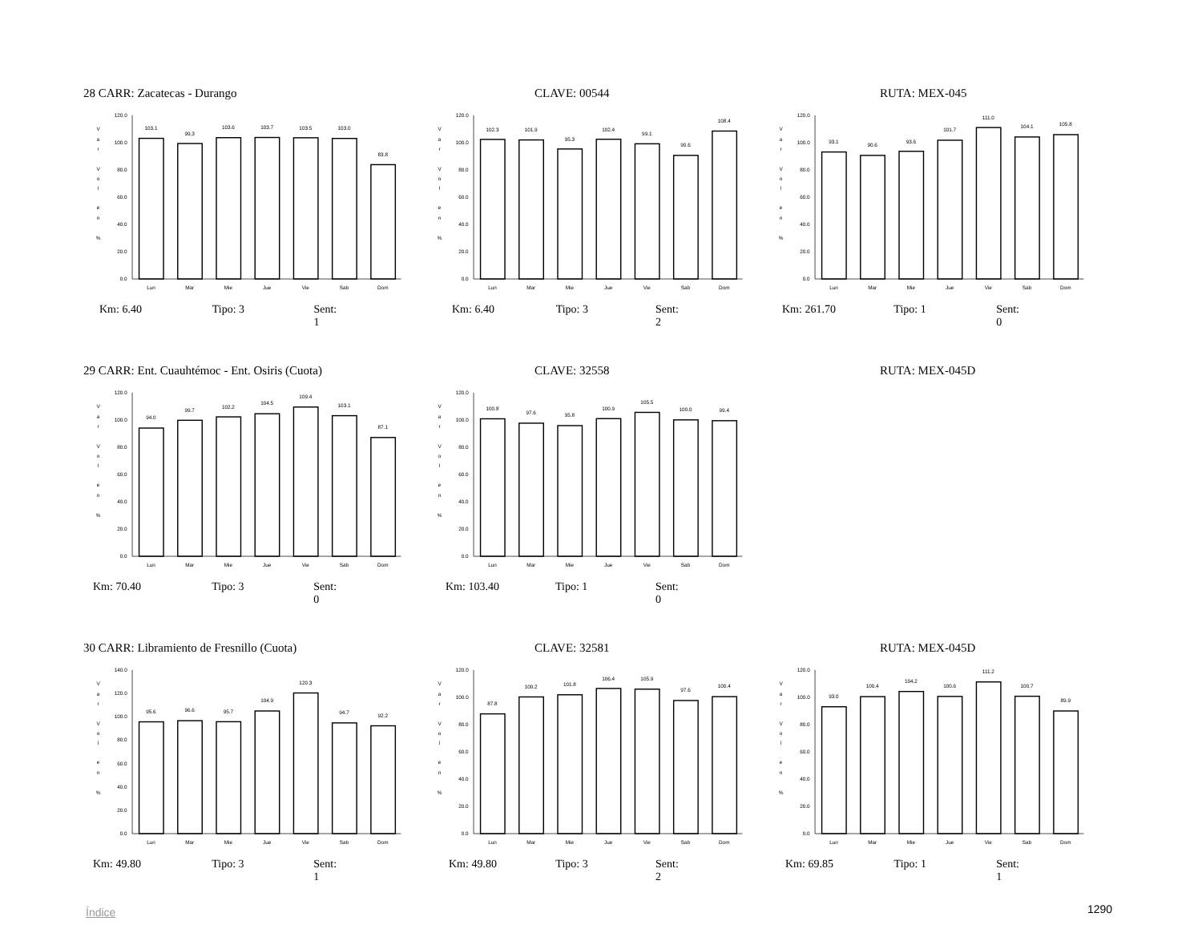28 CARR: Zacatecas - Durango CLAVE: 00544 RUTA: MEX-045
120.0
100.0
80.0
60.0
40.0
20.0
0.0
V
a
r
V
o
l
e
n
%
103.1
99.3
103.6
103.7
103.5
103.0
83.8
Lun
Mar
Mie
Jue
Vie
Sab
Dom
120.0
100.0
80.0
60.0
40.0
20.0
0.0
V
a
r
V
o
l
e
n
%
102.3
101.9
95.3
102.4
99.1
90.6
108.4
Lun
Mar
Mie
Jue
Vie
Sab
Dom
120.0
100.0
80.0
60.0
40.0
20.0
0.0
V
a
r
V
o
l
e
n
%
93.1
90.6
93.6
101.7
111.0
104.1
105.8
Lun
Mar
Mie
Jue
Vie
Sab
Dom
Km: 6.40 Tipo: 3 Sent: 1 Km: 6.40 Tipo: 3 Sent: 2 Km: 261.70 Tipo: 1 Sent: 0
29 CARR: Ent. Cuauhtémoc - Ent. Osiris (Cuota) CLAVE: 32558 RUTA: MEX-045D
120.0
100.0
80.0
60.0
40.0
20.0
0.0
V
a
r
V
o
l
e
n
%
94.0
99.7
102.2
104.5
109.4
103.1
87.1
Lun
Mar
Mie
Jue
Vie
Sab
Dom
120.0
100.0
80.0
60.0
40.0
20.0
0.0
V
a
r
V
o
l
e
n
%
100.8
97.6
95.8
100.9
105.5
100.0
99.4
Lun
Mar
Mie
Jue
Vie
Sab
Dom
Km: 70.40 Tipo: 3 Sent: 0 Km: 103.40 Tipo: 1 Sent: 0
30 CARR: Libramiento de Fresnillo (Cuota) CLAVE: 32581 RUTA: MEX-045D
140.0
120.0
100.0
80.0
60.0
40.0
20.0
0.0
V
a
r
V
o
l
e
n
%
95.6
96.6
95.7
104.9
120.3
94.7
92.2
Lun
Mar
Mie
Jue
Vie
Sab
Dom
120.0
100.0
80.0
60.0
40.0
20.0
0.0
V
a
r
V
o
l
e
n
%
87.8
100.2
101.8
106.4
105.9
97.6
100.4
Lun
Mar
Mie
Jue
Vie
Sab
Dom
120.0
100.0
80.0
60.0
40.0
20.0
0.0
V
a
r
V
o
l
e
n
%
93.0
100.4
104.2
100.6
111.2
100.7
89.9
Lun
Mar
Mie
Jue
Vie
Sab
Dom
Km: 49.80 Tipo: 3 Sent: 1 Km: 49.80 Tipo: 3 Sent: 2 Km: 69.85 Tipo: 1 Sent: 1
Índice 1290